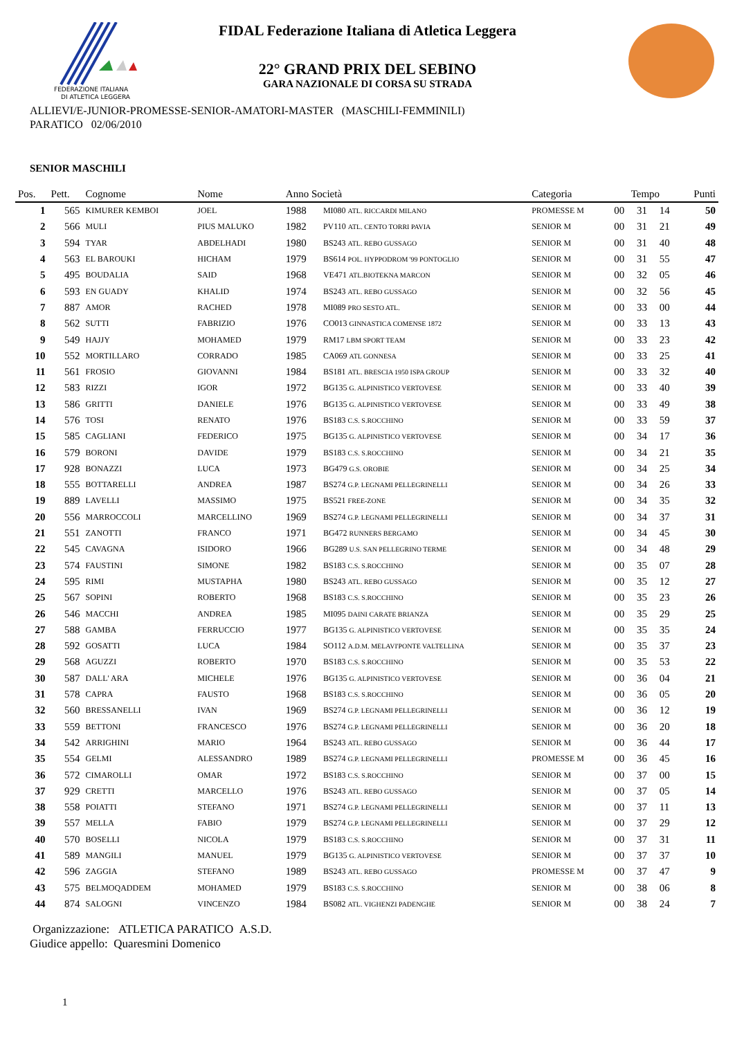FEDERAZIONE ITALIANA
DI ATLETICA LEGGERA
FIDAL Federazione Italiana di Atletica Leggera
22° GRAND PRIX DEL SEBINO
GARA NAZIONALE DI CORSA SU STRADA
ALLIEVI/E-JUNIOR-PROMESSE-SENIOR-AMATORI-MASTER (MASCHILI-FEMMINILI)
PARATICO 02/06/2010
SENIOR MASCHILI
| Pos. | Pett. | Cognome | Nome | Anno Società | | Categoria | Tempo | | | Punti |
| --- | --- | --- | --- | --- | --- | --- | --- | --- | --- | --- |
| 1 | 565 | KIMURER KEMBOI | JOEL | 1988 | MI080 ATL. RICCARDI MILANO | PROMESSE M | 00 | 31 | 14 | 50 |
| 2 | 566 | MULI | PIUS MALUKO | 1982 | PV110 ATL. CENTO TORRI PAVIA | SENIOR M | 00 | 31 | 21 | 49 |
| 3 | 594 | TYAR | ABDELHADI | 1980 | BS243 ATL. REBO GUSSAGO | SENIOR M | 00 | 31 | 40 | 48 |
| 4 | 563 | EL BAROUKI | HICHAM | 1979 | BS614 POL. HYPPODROM '99 PONTOGLIO | SENIOR M | 00 | 31 | 55 | 47 |
| 5 | 495 | BOUDALIA | SAID | 1968 | VE471 ATL.BIOTEKNA MARCON | SENIOR M | 00 | 32 | 05 | 46 |
| 6 | 593 | EN GUADY | KHALID | 1974 | BS243 ATL. REBO GUSSAGO | SENIOR M | 00 | 32 | 56 | 45 |
| 7 | 887 | AMOR | RACHED | 1978 | MI089 PRO SESTO ATL. | SENIOR M | 00 | 33 | 00 | 44 |
| 8 | 562 | SUTTI | FABRIZIO | 1976 | CO013 GINNASTICA COMENSE 1872 | SENIOR M | 00 | 33 | 13 | 43 |
| 9 | 549 | HAJJY | MOHAMED | 1979 | RM17 LBM SPORT TEAM | SENIOR M | 00 | 33 | 23 | 42 |
| 10 | 552 | MORTILLARO | CORRADO | 1985 | CA069 ATL GONNESA | SENIOR M | 00 | 33 | 25 | 41 |
| 11 | 561 | FROSIO | GIOVANNI | 1984 | BS181 ATL. BRESCIA 1950 ISPA GROUP | SENIOR M | 00 | 33 | 32 | 40 |
| 12 | 583 | RIZZI | IGOR | 1972 | BG135 G. ALPINISTICO VERTOVESE | SENIOR M | 00 | 33 | 40 | 39 |
| 13 | 586 | GRITTI | DANIELE | 1976 | BG135 G. ALPINISTICO VERTOVESE | SENIOR M | 00 | 33 | 49 | 38 |
| 14 | 576 | TOSI | RENATO | 1976 | BS183 C.S. S.ROCCHINO | SENIOR M | 00 | 33 | 59 | 37 |
| 15 | 585 | CAGLIANI | FEDERICO | 1975 | BG135 G. ALPINISTICO VERTOVESE | SENIOR M | 00 | 34 | 17 | 36 |
| 16 | 579 | BORONI | DAVIDE | 1979 | BS183 C.S. S.ROCCHINO | SENIOR M | 00 | 34 | 21 | 35 |
| 17 | 928 | BONAZZI | LUCA | 1973 | BG479 G.S. OROBIE | SENIOR M | 00 | 34 | 25 | 34 |
| 18 | 555 | BOTTARELLI | ANDREA | 1987 | BS274 G.P. LEGNAMI PELLEGRINELLI | SENIOR M | 00 | 34 | 26 | 33 |
| 19 | 889 | LAVELLI | MASSIMO | 1975 | BS521 FREE-ZONE | SENIOR M | 00 | 34 | 35 | 32 |
| 20 | 556 | MARROCCOLI | MARCELLINO | 1969 | BS274 G.P. LEGNAMI PELLEGRINELLI | SENIOR M | 00 | 34 | 37 | 31 |
| 21 | 551 | ZANOTTI | FRANCO | 1971 | BG472 RUNNERS BERGAMO | SENIOR M | 00 | 34 | 45 | 30 |
| 22 | 545 | CAVAGNA | ISIDORO | 1966 | BG289 U.S. SAN PELLEGRINO TERME | SENIOR M | 00 | 34 | 48 | 29 |
| 23 | 574 | FAUSTINI | SIMONE | 1982 | BS183 C.S. S.ROCCHINO | SENIOR M | 00 | 35 | 07 | 28 |
| 24 | 595 | RIMI | MUSTAPHA | 1980 | BS243 ATL. REBO GUSSAGO | SENIOR M | 00 | 35 | 12 | 27 |
| 25 | 567 | SOPINI | ROBERTO | 1968 | BS183 C.S. S.ROCCHINO | SENIOR M | 00 | 35 | 23 | 26 |
| 26 | 546 | MACCHI | ANDREA | 1985 | MI095 DAINI CARATE BRIANZA | SENIOR M | 00 | 35 | 29 | 25 |
| 27 | 588 | GAMBA | FERRUCCIO | 1977 | BG135 G. ALPINISTICO VERTOVESE | SENIOR M | 00 | 35 | 35 | 24 |
| 28 | 592 | GOSATTI | LUCA | 1984 | SO112 A.D.M. MELAVI'PONTE VALTELLINA | SENIOR M | 00 | 35 | 37 | 23 |
| 29 | 568 | AGUZZI | ROBERTO | 1970 | BS183 C.S. S.ROCCHINO | SENIOR M | 00 | 35 | 53 | 22 |
| 30 | 587 | DALL' ARA | MICHELE | 1976 | BG135 G. ALPINISTICO VERTOVESE | SENIOR M | 00 | 36 | 04 | 21 |
| 31 | 578 | CAPRA | FAUSTO | 1968 | BS183 C.S. S.ROCCHINO | SENIOR M | 00 | 36 | 05 | 20 |
| 32 | 560 | BRESSANELLI | IVAN | 1969 | BS274 G.P. LEGNAMI PELLEGRINELLI | SENIOR M | 00 | 36 | 12 | 19 |
| 33 | 559 | BETTONI | FRANCESCO | 1976 | BS274 G.P. LEGNAMI PELLEGRINELLI | SENIOR M | 00 | 36 | 20 | 18 |
| 34 | 542 | ARRIGHINI | MARIO | 1964 | BS243 ATL. REBO GUSSAGO | SENIOR M | 00 | 36 | 44 | 17 |
| 35 | 554 | GELMI | ALESSANDRO | 1989 | BS274 G.P. LEGNAMI PELLEGRINELLI | PROMESSE M | 00 | 36 | 45 | 16 |
| 36 | 572 | CIMAROLLI | OMAR | 1972 | BS183 C.S. S.ROCCHINO | SENIOR M | 00 | 37 | 00 | 15 |
| 37 | 929 | CRETTI | MARCELLO | 1976 | BS243 ATL. REBO GUSSAGO | SENIOR M | 00 | 37 | 05 | 14 |
| 38 | 558 | POIATTI | STEFANO | 1971 | BS274 G.P. LEGNAMI PELLEGRINELLI | SENIOR M | 00 | 37 | 11 | 13 |
| 39 | 557 | MELLA | FABIO | 1979 | BS274 G.P. LEGNAMI PELLEGRINELLI | SENIOR M | 00 | 37 | 29 | 12 |
| 40 | 570 | BOSELLI | NICOLA | 1979 | BS183 C.S. S.ROCCHINO | SENIOR M | 00 | 37 | 31 | 11 |
| 41 | 589 | MANGILI | MANUEL | 1979 | BG135 G. ALPINISTICO VERTOVESE | SENIOR M | 00 | 37 | 37 | 10 |
| 42 | 596 | ZAGGIA | STEFANO | 1989 | BS243 ATL. REBO GUSSAGO | PROMESSE M | 00 | 37 | 47 | 9 |
| 43 | 575 | BELMOQADDEM | MOHAMED | 1979 | BS183 C.S. S.ROCCHINO | SENIOR M | 00 | 38 | 06 | 8 |
| 44 | 874 | SALOGNI | VINCENZO | 1984 | BS082 ATL. VIGHENZI PADENGHE | SENIOR M | 00 | 38 | 24 | 7 |
Organizzazione: ATLETICA PARATICO A.S.D.
Giudice appello: Quaresmini Domenico
1